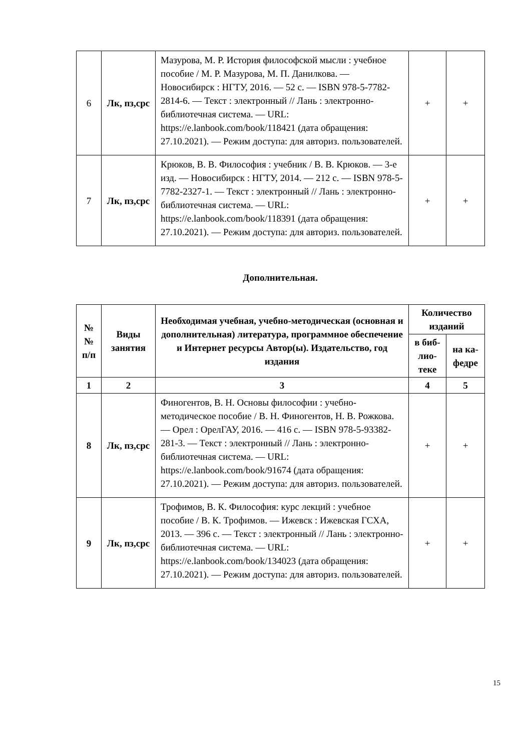| 6 | Лк, пз,срс | Мазурова, М. Р. История философской мысли : учебное пособие / М. Р. Мазурова, М. П. Данилкова. — Новосибирск : НГТУ, 2016. — 52 с. — ISBN 978-5-7782-2814-6. — Текст : электронный // Лань : электронно-библиотечная система. — URL: https://e.lanbook.com/book/118421 (дата обращения: 27.10.2021). — Режим доступа: для авториз. пользователей. | + | + |
| 7 | Лк, пз,срс | Крюков, В. В. Философия : учебник / В. В. Крюков. — 3-е изд. — Новосибирск : НГТУ, 2014. — 212 с. — ISBN 978-5-7782-2327-1. — Текст : электронный // Лань : электронно-библиотечная система. — URL: https://e.lanbook.com/book/118391 (дата обращения: 27.10.2021). — Режим доступа: для авториз. пользователей. | + | + |
Дополнительная.
| № № п/п | Виды занятия | Необходимая учебная, учебно-методическая (основная и дополнительная) литература, программное обеспечение и Интернет ресурсы Автор(ы). Издательство, год издания | Количество изданий | |
| --- | --- | --- | --- | --- |
| | | | в биб-лио-теке | на ка-федре |
| 1 | 2 | 3 | 4 | 5 |
| 8 | Лк, пз,срс | Финогентов, В. Н. Основы философии : учебно-методическое пособие / В. Н. Финогентов, Н. В. Рожкова. — Орел : ОрелГАУ, 2016. — 416 с. — ISBN 978-5-93382-281-3. — Текст : электронный // Лань : электронно-библиотечная система. — URL: https://e.lanbook.com/book/91674 (дата обращения: 27.10.2021). — Режим доступа: для авториз. пользователей. | + | + |
| 9 | Лк, пз,срс | Трофимов, В. К. Философия: курс лекций : учебное пособие / В. К. Трофимов. — Ижевск : Ижевская ГСХА, 2013. — 396 с. — Текст : электронный // Лань : электронно-библиотечная система. — URL: https://e.lanbook.com/book/134023 (дата обращения: 27.10.2021). — Режим доступа: для авториз. пользователей. | + | + |
15